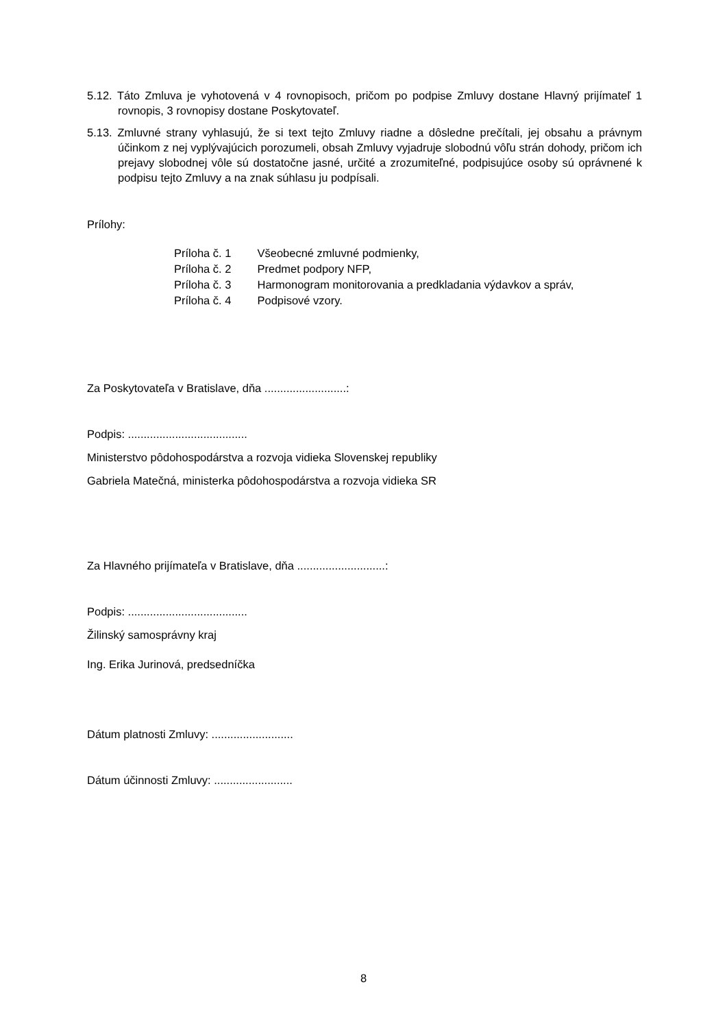5.12. Táto Zmluva je vyhotovená v 4 rovnopisoch, pričom po podpise Zmluvy dostane Hlavný prijímateľ 1 rovnopis, 3 rovnopisy dostane Poskytovateľ.
5.13. Zmluvné strany vyhlasujú, že si text tejto Zmluvy riadne a dôsledne prečítali, jej obsahu a právnym účinkom z nej vyplývajúcich porozumeli, obsah Zmluvy vyjadruje slobodnú vôľu strán dohody, pričom ich prejavy slobodnej vôle sú dostatočne jasné, určité a zrozumiteľné, podpisujúce osoby sú oprávnené k podpisu tejto Zmluvy a na znak súhlasu ju podpísali.
Prílohy:
| Príloha č. 1 | Všeobecné zmluvné podmienky, |
| Príloha č. 2 | Predmet podpory NFP, |
| Príloha č. 3 | Harmonogram monitorovania a predkladania výdavkov a správ, |
| Príloha č. 4 | Podpisové vzory. |
Za Poskytovateľa v Bratislave, dňa ..........................:
Podpis: ......................................
Ministerstvo pôdohospodárstva a rozvoja vidieka Slovenskej republiky
Gabriela Matečná, ministerka pôdohospodárstva a rozvoja vidieka SR
Za Hlavného prijímateľa v Bratislave, dňa ............................:
Podpis: ......................................
Žilinský samosprávny kraj
Ing. Erika Jurinová, predsedníčka
Dátum platnosti Zmluvy: ..........................
Dátum účinnosti Zmluvy: .........................
8